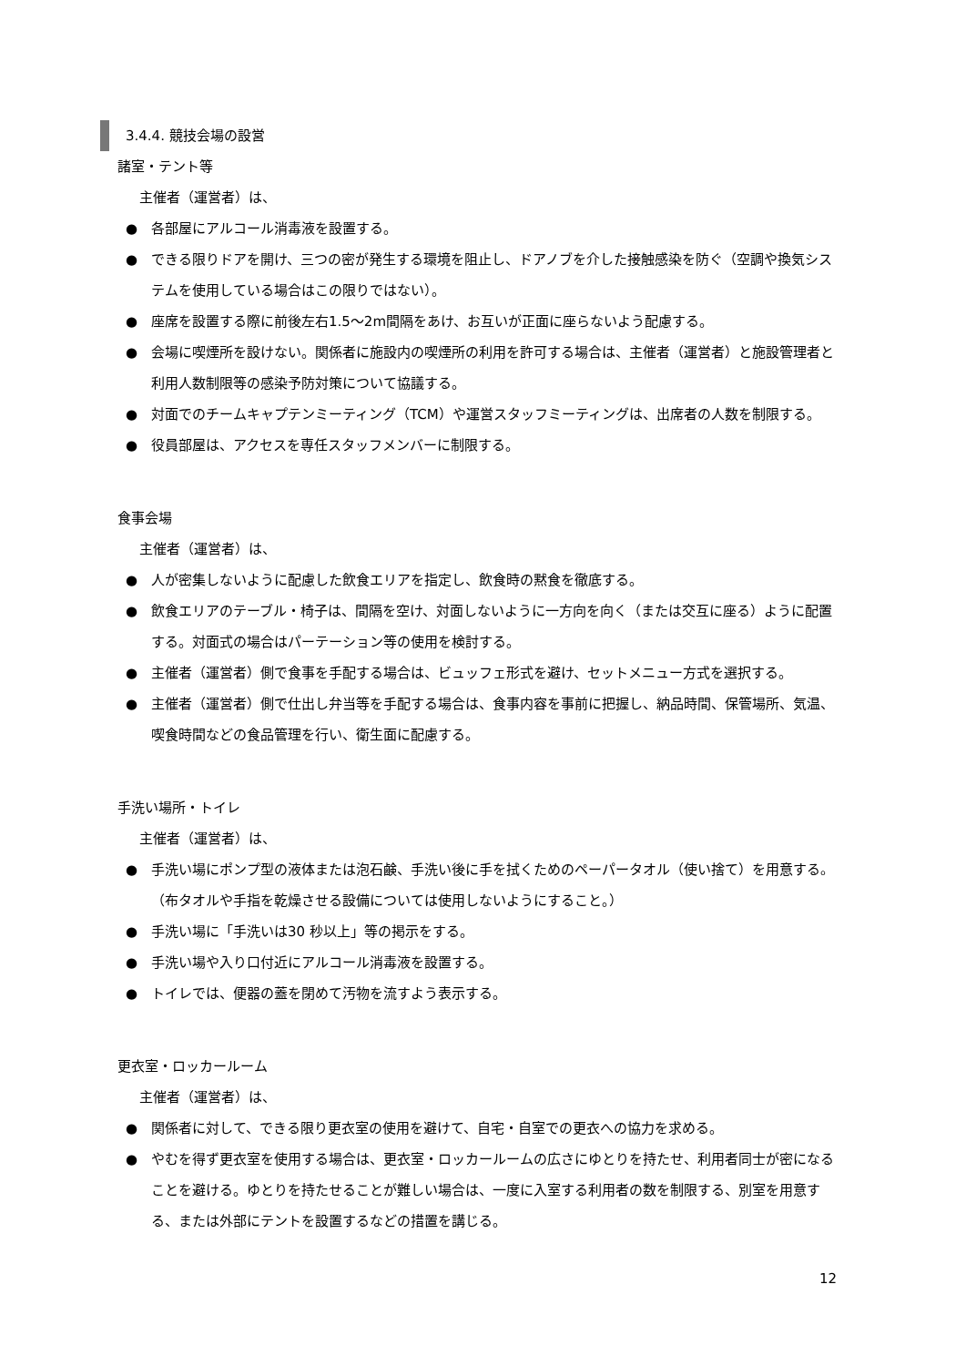3.4.4. 競技会場の設営
諸室・テント等
主催者（運営者）は、
● 各部屋にアルコール消毒液を設置する。
● できる限りドアを開け、三つの密が発生する環境を阻止し、ドアノブを介した接触感染を防ぐ（空調や換気システムを使用している場合はこの限りではない）。
● 座席を設置する際に前後左右1.5～2m間隔をあけ、お互いが正面に座らないよう配慮する。
● 会場に喫煙所を設けない。関係者に施設内の喫煙所の利用を許可する場合は、主催者（運営者）と施設管理者と利用人数制限等の感染予防対策について協議する。
● 対面でのチームキャプテンミーティング（TCM）や運営スタッフミーティングは、出席者の人数を制限する。
● 役員部屋は、アクセスを専任スタッフメンバーに制限する。
食事会場
主催者（運営者）は、
● 人が密集しないように配慮した飲食エリアを指定し、飲食時の黙食を徹底する。
● 飲食エリアのテーブル・椅子は、間隔を空け、対面しないように一方向を向く（または交互に座る）ように配置する。対面式の場合はパーテーション等の使用を検討する。
● 主催者（運営者）側で食事を手配する場合は、ビュッフェ形式を避け、セットメニュー方式を選択する。
● 主催者（運営者）側で仕出し弁当等を手配する場合は、食事内容を事前に把握し、納品時間、保管場所、気温、喫食時間などの食品管理を行い、衛生面に配慮する。
手洗い場所・トイレ
主催者（運営者）は、
● 手洗い場にポンプ型の液体または泡石鹸、手洗い後に手を拭くためのペーパータオル（使い捨て）を用意する。（布タオルや手指を乾燥させる設備については使用しないようにすること。）
● 手洗い場に「手洗いは30 秒以上」等の掲示をする。
● 手洗い場や入り口付近にアルコール消毒液を設置する。
● トイレでは、便器の蓋を閉めて汚物を流すよう表示する。
更衣室・ロッカールーム
主催者（運営者）は、
● 関係者に対して、できる限り更衣室の使用を避けて、自宅・自室での更衣への協力を求める。
● やむを得ず更衣室を使用する場合は、更衣室・ロッカールームの広さにゆとりを持たせ、利用者同士が密になることを避ける。ゆとりを持たせることが難しい場合は、一度に入室する利用者の数を制限する、別室を用意する、または外部にテントを設置するなどの措置を講じる。
12